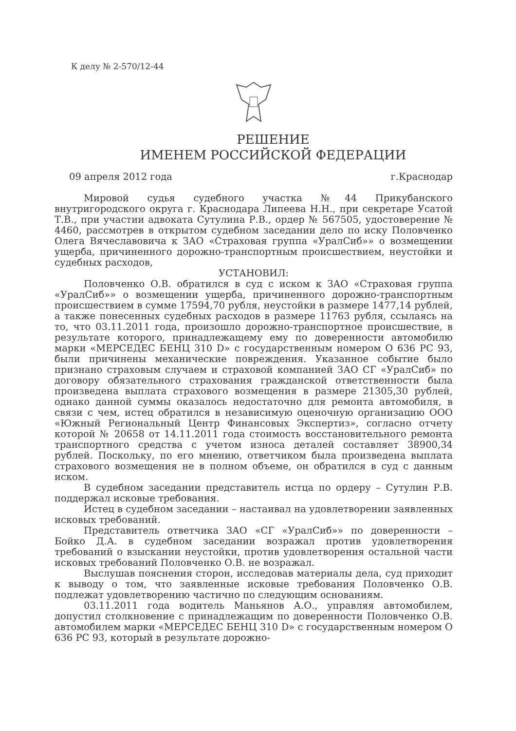К делу № 2-570/12-44
РЕШЕНИЕ
ИМЕНЕМ РОССИЙСКОЙ ФЕДЕРАЦИИ
09 апреля 2012 года г.Краснодар
Мировой судья судебного участка №44 Прикубанского внутригородского округа г. Краснодара Липеева Н.Н., при секретаре Усатой Т.В., при участии адвоката Сутулина Р.В., ордер № 567505, удостоверение № 4460, рассмотрев в открытом судебном заседании дело по иску Половченко Олега Вячеславовича к ЗАО «Страховая группа «УралСиб»» о возмещении ущерба, причиненного дорожно-транспортным происшествием, неустойки и судебных расходов,
УСТАНОВИЛ:
Половченко О.В. обратился в суд с иском к ЗАО «Страховая группа «УралСиб»» о возмещении ущерба, причиненного дорожно-транспортным происшествием в сумме 17594,70 рубля, неустойки в размере 1477,14 рублей, а также понесенных судебных расходов в размере 11763 рубля, ссылаясь на то, что 03.11.2011 года, произошло дорожно-транспортное происшествие, в результате которого, принадлежащему ему по доверенности автомобилю марки «МЕРСЕДЕС БЕНЦ 310 D» с государственным номером О 636 РС 93, были причинены механические повреждения. Указанное событие было признано страховым случаем и страховой компанией ЗАО СГ «УралСиб» по договору обязательного страхования гражданской ответственности была произведена выплата страхового возмещения в размере 21305,30 рублей, однако данной суммы оказалось недостаточно для ремонта автомобиля, в связи с чем, истец обратился в независимую оценочную организацию ООО «Южный Региональный Центр Финансовых Экспертиз», согласно отчету которой № 20658 от 14.11.2011 года стоимость восстановительного ремонта транспортного средства с учетом износа деталей составляет 38900,34 рублей. Поскольку, по его мнению, ответчиком была произведена выплата страхового возмещения не в полном объеме, он обратился в суд с данным иском.
В судебном заседании представитель истца по ордеру – Сутулин Р.В. поддержал исковые требования.
Истец в судебном заседании – настаивал на удовлетворении заявленных исковых требований.
Представитель ответчика ЗАО «СГ «УралСиб»» по доверенности – Бойко Д.А. в судебном заседании возражал против удовлетворения требований о взыскании неустойки, против удовлетворения остальной части исковых требований Половченко О.В. не возражал.
Выслушав пояснения сторон, исследовав материалы дела, суд приходит к выводу о том, что заявленные исковые требования Половченко О.В. подлежат удовлетворению частично по следующим основаниям.
03.11.2011 года водитель Маньянов А.О., управляя автомобилем, допустил столкновение с принадлежащим по доверенности Половченко О.В. автомобилем марки «МЕРСЕДЕС БЕНЦ 310 D» с государственным номером О 636 РС 93, который в результате дорожно-